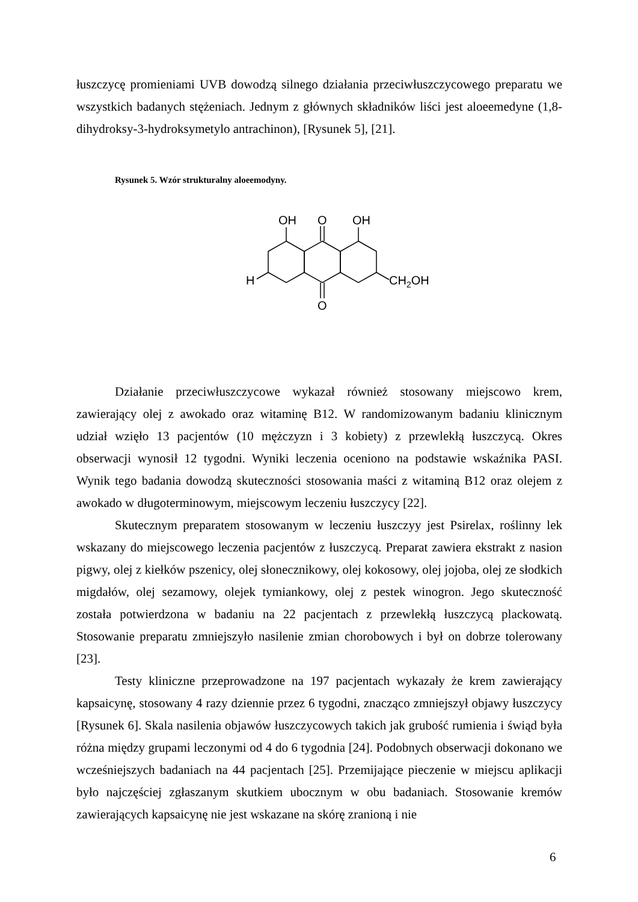łuszczycę promieniami UVB dowodzą silnego działania przeciwłuszczycowego preparatu we wszystkich badanych stężeniach. Jednym z głównych składników liści jest aloeemedyne (1,8-dihydroksy-3-hydroksymetylo antrachinon), [Rysunek 5], [21].
Rysunek 5. Wzór strukturalny aloeemodyny.
OH
O
OH
H
CH2OH
O
Działanie przeciwłuszczycowe wykazał również stosowany miejscowo krem, zawierający olej z awokado oraz witaminę B12. W randomizowanym badaniu klinicznym udział wzięło 13 pacjentów (10 mężczyzn i 3 kobiety) z przewlekłą łuszczycą. Okres obserwacji wynosił 12 tygodni. Wyniki leczenia oceniono na podstawie wskaźnika PASI. Wynik tego badania dowodzą skuteczności stosowania maści z witaminą B12 oraz olejem z awokado w długoterminowym, miejscowym leczeniu łuszczycy [22].
Skutecznym preparatem stosowanym w leczeniu łuszczyy jest Psirelax, roślinny lek wskazany do miejscowego leczenia pacjentów z łuszczycą. Preparat zawiera ekstrakt z nasion pigwy, olej z kiełków pszenicy, olej słonecznikowy, olej kokosowy, olej jojoba, olej ze słodkich migdałów, olej sezamowy, olejek tymiankowy, olej z pestek winogron. Jego skuteczność została potwierdzona w badaniu na 22 pacjentach z przewlekłą łuszczycą plackowatą. Stosowanie preparatu zmniejszyło nasilenie zmian chorobowych i był on dobrze tolerowany [23].
Testy kliniczne przeprowadzone na 197 pacjentach wykazały że krem zawierający kapsaicynę, stosowany 4 razy dziennie przez 6 tygodni, znacząco zmniejszył objawy łuszczycy [Rysunek 6]. Skala nasilenia objawów łuszczycowych takich jak grubość rumienia i świąd była różna między grupami leczonymi od 4 do 6 tygodnia [24]. Podobnych obserwacji dokonano we wcześniejszych badaniach na 44 pacjentach [25]. Przemijające pieczenie w miejscu aplikacji było najczęściej zgłaszanym skutkiem ubocznym w obu badaniach. Stosowanie kremów zawierających kapsaicynę nie jest wskazane na skórę zranioną i nie
6